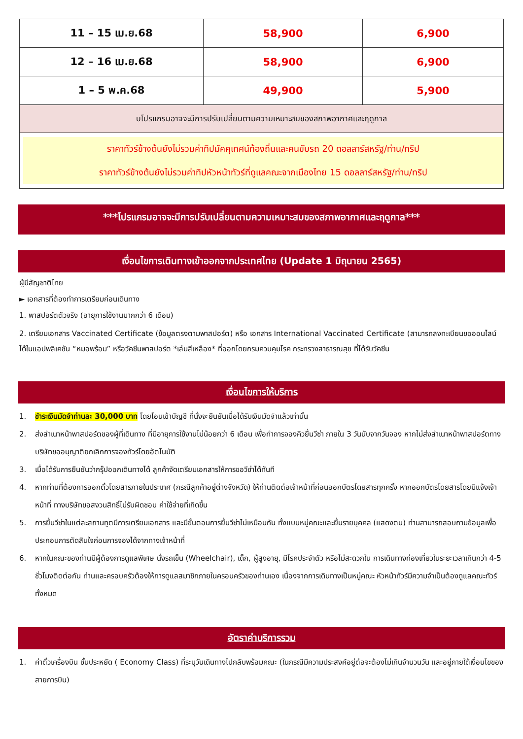| 11 – 15 เม.ย.68 | 58,900 | 6,900 |
| 12 – 16 เม.ย.68 | 58,900 | 6,900 |
| 1 – 5 พ.ค.68 | 49,900 | 5,900 |
| บโปรแกรมอาจจะมีการปรับเปลี่ยนตามความเหมาะสมของสภาพอากาศและฤดูกาล | | |
| ราคาทัวร์ข้างต้นยังไม่รวมค่าทิปมัคคุเทศน์ท้องถิ่นและคนขับรถ 20 ดอลลาร์สหรัฐ/ท่าน/ทริป ราคาทัวร์ข้างต้นยังไม่รวมค่าทิปหัวหน้าทัวร์ที่ดูแลคณะจากเมืองไทย 15 ดอลลาร์สหรัฐ/ท่าน/ทริป | | |
***โปรแกรมอาจจะมีการปรับเปลี่ยนตามความเหมาะสมของสภาพอากาศและฤดูกาล***
เงื่อนไขการเดินทางเข้าออกจากประเทศไทย (Update 1 มิถุนายน 2565)
ผู้มีสัญชาติไทย
► เอกสารที่ต้องทำการเตรียมก่อนเดินทาง
1. พาสปอร์ตตัวจริง (อายุการใช้งานมากกว่า 6 เดือน)
2. เตรียมเอกสาร Vaccinated Certificate (ข้อมูลตรงตามพาสปอร์ต) หรือ เอกสาร International Vaccinated Certificate (สามารถลงทะเบียนขอออนไลน์ ได้ในแอปพลิเคชัน “หมอพร้อม” หรือวัคซีนพาสปอร์ต *เล่มสีเหลือง* ที่ออกโดยกรมควบคุมโรค กระทรวงสาธารณสุข ที่ได้รับวัคซีน
เงื่อนไขการให้บริการ
1. ชำระเงินมัดจำท่านละ 30,000 บาท โดยโอนเข้าบัญชี ที่นั่งจะยืนยันเมื่อได้รับเงินมัดจำแล้วเท่านั้น
2. ส่งสำเนาหน้าพาสปอร์ตของผู้ที่เดินทาง ที่มีอายุการใช้งานไม่น้อยกว่า 6 เดือน เพื่อทำการจองคิวยื่นวีซ่า ภายใน 3 วันนับจากวันจอง หากไม่ส่งสำเนาหน้าพาสปอร์ตทางบริษัทขออนุญาติยกเลิกการจองทัวร์โดยอัตโนมัติ
3. เมื่อได้รับการยืนยันว่ากรุ๊ปออกเดินทางได้ ลูกค้าจัดเตรียมเอกสารให้การขอวีซ่าได้ทันที
4. หากท่านที่ต้องการออกตั๋วโดยสารภายในประเทศ (กรณีลูกค้าอยู่ต่างจังหวัด) ให้ท่านติดต่อเจ้าหน้าที่ก่อนออกบัตรโดยสารทุกครั้ง หากออกบัตรโดยสารโดยมิแจ้งเจ้าหน้าที่ ทางบริษัทขอสงวนสิทธิ์ไม่รับผิดชอบ ค่าใช้จ่ายที่เกิดขึ้น
5. การยื่นวีซ่าในแต่ละสถานทูตมีการเตรียมเอกสาร และมีขั้นตอนการยื่นวีซ่าไม่เหมือนกัน ทั้งแบบหมู่คณะและยื่นรายบุคคล (แสดงตน) ท่านสามารถสอบถามข้อมูลเพื่อประกอบการตัดสินใจก่อนการจองได้จากทางเจ้าหน้าที่
6. หากในคณะของท่านมีผู้ต้องการดูแลพิเศษ นั่งรถเข็น (Wheelchair), เด็ก, ผู้สูงอายุ, มีโรคประจำตัว หรือไม่สะดวกใน การเดินทางท่องเที่ยวในระยะเวลาเกินกว่า 4-5 ชั่วโมงติดต่อกัน ท่านและครอบครัวต้องให้การดูแลสมาชิกภายในครอบครัวของท่านเอง เนื่องจากการเดินทางเป็นหมู่คณะ หัวหน้าทัวร์มีความจำเป็นต้องดูแลคณะทัวร์ทั้งหมด
อัตราค่าบริการรวม
1. ค่าตั๋วเครื่องบิน ชั้นประหยัด ( Economy Class) ที่ระบุวันเดินทางไปกลับพร้อมคณะ (ในกรณีมีความประสงค์อยู่ต่อจะต้องไม่เกินจำนวนวัน และอยู่ภายใต้เงื่อนไขของสายการบิน)